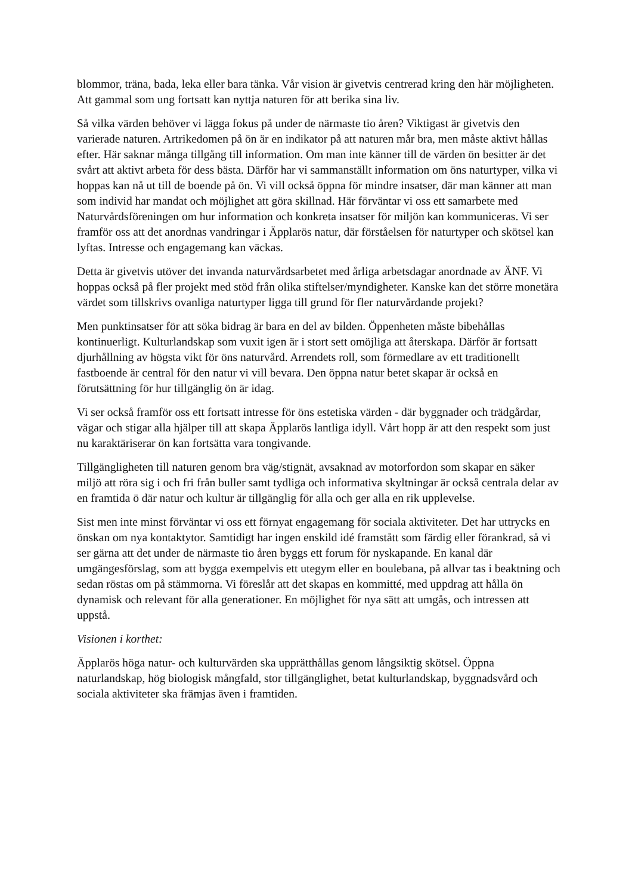blommor, träna, bada, leka eller bara tänka. Vår vision är givetvis centrerad kring den här möjligheten. Att gammal som ung fortsatt kan nyttja naturen för att berika sina liv.
Så vilka värden behöver vi lägga fokus på under de närmaste tio åren? Viktigast är givetvis den varierade naturen. Artrikedomen på ön är en indikator på att naturen mår bra, men måste aktivt hållas efter. Här saknar många tillgång till information. Om man inte känner till de värden ön besitter är det svårt att aktivt arbeta för dess bästa. Därför har vi sammanställt information om öns naturtyper, vilka vi hoppas kan nå ut till de boende på ön. Vi vill också öppna för mindre insatser, där man känner att man som individ har mandat och möjlighet att göra skillnad. Här förväntar vi oss ett samarbete med Naturvårdsföreningen om hur information och konkreta insatser för miljön kan kommuniceras. Vi ser framför oss att det anordnas vandringar i Äpplarös natur, där förståelsen för naturtyper och skötsel kan lyftas. Intresse och engagemang kan väckas.
Detta är givetvis utöver det invanda naturvårdsarbetet med årliga arbetsdagar anordnade av ÄNF. Vi hoppas också på fler projekt med stöd från olika stiftelser/myndigheter. Kanske kan det större monetära värdet som tillskrivs ovanliga naturtyper ligga till grund för fler naturvårdande projekt?
Men punktinsatser för att söka bidrag är bara en del av bilden. Öppenheten måste bibehållas kontinuerligt. Kulturlandskap som vuxit igen är i stort sett omöjliga att återskapa. Därför är fortsatt djurhållning av högsta vikt för öns naturvård. Arrendets roll, som förmedlare av ett traditionellt fastboende är central för den natur vi vill bevara. Den öppna natur betet skapar är också en förutsättning för hur tillgänglig ön är idag.
Vi ser också framför oss ett fortsatt intresse för öns estetiska värden - där byggnader och trädgårdar, vägar och stigar alla hjälper till att skapa Äpplarös lantliga idyll. Vårt hopp är att den respekt som just nu karaktäriserar ön kan fortsätta vara tongivande.
Tillgängligheten till naturen genom bra väg/stignät, avsaknad av motorfordon som skapar en säker miljö att röra sig i och fri från buller samt tydliga och informativa skyltningar är också centrala delar av en framtida ö där natur och kultur är tillgänglig för alla och ger alla en rik upplevelse.
Sist men inte minst förväntar vi oss ett förnyat engagemang för sociala aktiviteter. Det har uttrycks en önskan om nya kontaktytor. Samtidigt har ingen enskild idé framstått som färdig eller förankrad, så vi ser gärna att det under de närmaste tio åren byggs ett forum för nyskapande. En kanal där umgängesförslag, som att bygga exempelvis ett utegym eller en boulebana, på allvar tas i beaktning och sedan röstas om på stämmorna. Vi föreslår att det skapas en kommitté, med uppdrag att hålla ön dynamisk och relevant för alla generationer. En möjlighet för nya sätt att umgås, och intressen att uppstå.
Visionen i korthet:
Äpplarös höga natur- och kulturvärden ska upprätthållas genom långsiktig skötsel. Öppna naturlandskap, hög biologisk mångfald, stor tillgänglighet, betat kulturlandskap, byggnadsvård och sociala aktiviteter ska främjas även i framtiden.